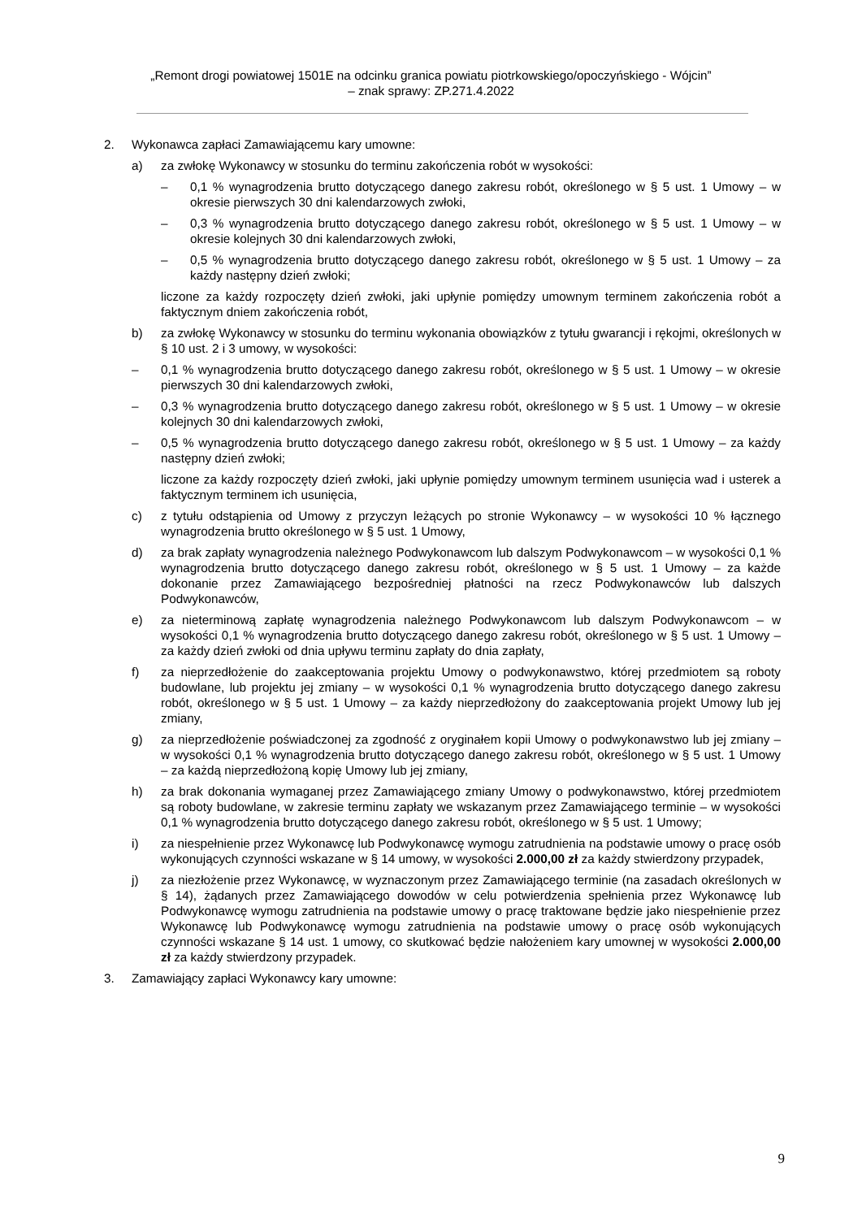„Remont drogi powiatowej 1501E na odcinku granica powiatu piotrkowskiego/opoczyńskiego - Wójcin”
– znak sprawy: ZP.271.4.2022
2. Wykonawca zapłaci Zamawiającemu kary umowne:
a) za zwłokę Wykonawcy w stosunku do terminu zakończenia robót w wysokości:
– 0,1 % wynagrodzenia brutto dotyczącego danego zakresu robót, określonego w § 5 ust. 1 Umowy – w okresie pierwszych 30 dni kalendarzowych zwłoki,
– 0,3 % wynagrodzenia brutto dotyczącego danego zakresu robót, określonego w § 5 ust. 1 Umowy – w okresie kolejnych 30 dni kalendarzowych zwłoki,
– 0,5 % wynagrodzenia brutto dotyczącego danego zakresu robót, określonego w § 5 ust. 1 Umowy – za każdy następny dzień zwłoki;
liczone za każdy rozpoczęty dzień zwłoki, jaki upłynie pomiędzy umownym terminem zakończenia robót a faktycznym dniem zakończenia robót,
b) za zwłokę Wykonawcy w stosunku do terminu wykonania obowiązków z tytułu gwarancji i rękojmi, określonych w § 10 ust. 2 i 3 umowy, w wysokości:
– 0,1 % wynagrodzenia brutto dotyczącego danego zakresu robót, określonego w § 5 ust. 1 Umowy – w okresie pierwszych 30 dni kalendarzowych zwłoki,
– 0,3 % wynagrodzenia brutto dotyczącego danego zakresu robót, określonego w § 5 ust. 1 Umowy – w okresie kolejnych 30 dni kalendarzowych zwłoki,
– 0,5 % wynagrodzenia brutto dotyczącego danego zakresu robót, określonego w § 5 ust. 1 Umowy – za każdy następny dzień zwłoki;
liczone za każdy rozpoczęty dzień zwłoki, jaki upłynie pomiędzy umownym terminem usunięcia wad i usterek a faktycznym terminem ich usunięcia,
c) z tytułu odstąpienia od Umowy z przyczyn leżących po stronie Wykonawcy – w wysokości 10 % łącznego wynagrodzenia brutto określonego w § 5 ust. 1 Umowy,
d) za brak zapłaty wynagrodzenia należnego Podwykonawcom lub dalszym Podwykonawcom – w wysokości 0,1 % wynagrodzenia brutto dotyczącego danego zakresu robót, określonego w § 5 ust. 1 Umowy – za każde dokonanie przez Zamawiającego bezpośredniej płatności na rzecz Podwykonawców lub dalszych Podwykonawców,
e) za nieterminową zapłatę wynagrodzenia należnego Podwykonawcom lub dalszym Podwykonawcom – w wysokości 0,1 % wynagrodzenia brutto dotyczącego danego zakresu robót, określonego w § 5 ust. 1 Umowy – za każdy dzień zwłoki od dnia upływu terminu zapłaty do dnia zapłaty,
f) za nieprzedłożenie do zaakceptowania projektu Umowy o podwykonawstwo, której przedmiotem są roboty budowlane, lub projektu jej zmiany – w wysokości 0,1 % wynagrodzenia brutto dotyczącego danego zakresu robót, określonego w § 5 ust. 1 Umowy – za każdy nieprzedłożony do zaakceptowania projekt Umowy lub jej zmiany,
g) za nieprzedłożenie poświadczonej za zgodność z oryginałem kopii Umowy o podwykonawstwo lub jej zmiany – w wysokości 0,1 % wynagrodzenia brutto dotyczącego danego zakresu robót, określonego w § 5 ust. 1 Umowy – za każdą nieprzedłożoną kopię Umowy lub jej zmiany,
h) za brak dokonania wymaganej przez Zamawiającego zmiany Umowy o podwykonawstwo, której przedmiotem są roboty budowlane, w zakresie terminu zapłaty we wskazanym przez Zamawiającego terminie – w wysokości 0,1 % wynagrodzenia brutto dotyczącego danego zakresu robót, określonego w § 5 ust. 1 Umowy;
i) za niespełnienie przez Wykonawcę lub Podwykonawcę wymogu zatrudnienia na podstawie umowy o pracę osób wykonujących czynności wskazane w § 14 umowy, w wysokości 2.000,00 zł za każdy stwierdzony przypadek,
j) za niezłożenie przez Wykonawcę, w wyznaczonym przez Zamawiającego terminie (na zasadach określonych w § 14), żądanych przez Zamawiającego dowodów w celu potwierdzenia spełnienia przez Wykonawcę lub Podwykonawcę wymogu zatrudnienia na podstawie umowy o pracę traktowane będzie jako niespełnienie przez Wykonawcę lub Podwykonawcę wymogu zatrudnienia na podstawie umowy o pracę osób wykonujących czynności wskazane § 14 ust. 1 umowy, co skutkować będzie nałożeniem kary umownej w wysokości 2.000,00 zł za każdy stwierdzony przypadek.
3. Zamawiający zapłaci Wykonawcy kary umowne:
9